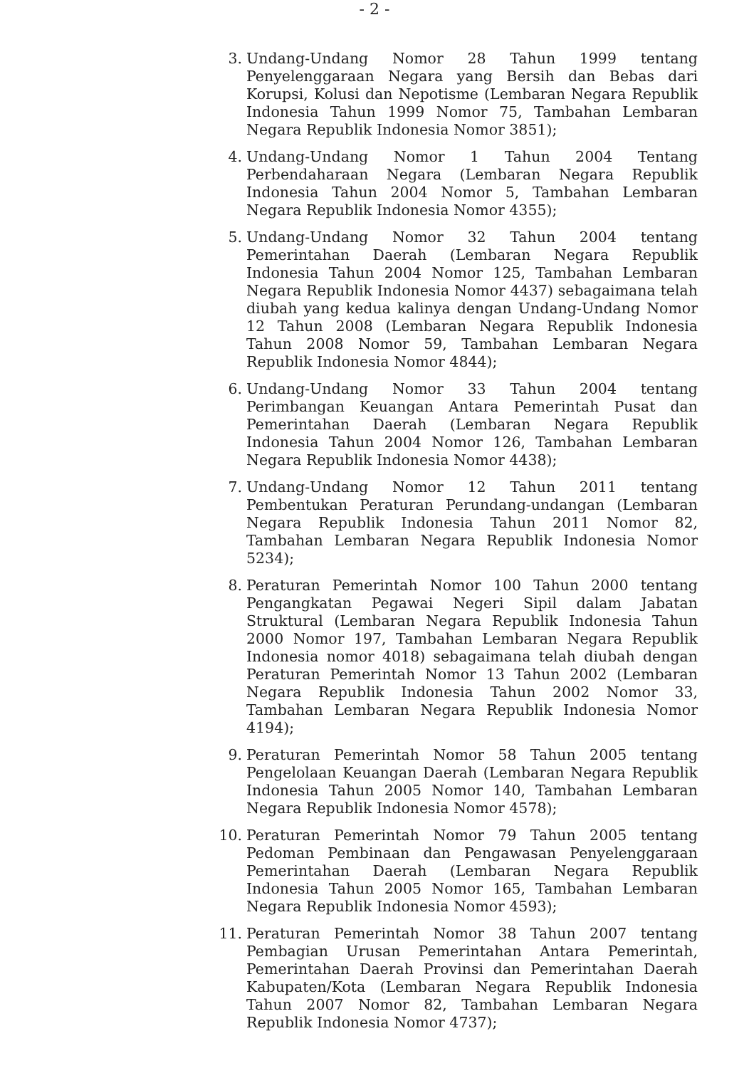- 2 -
3. Undang-Undang Nomor 28 Tahun 1999 tentang Penyelenggaraan Negara yang Bersih dan Bebas dari Korupsi, Kolusi dan Nepotisme (Lembaran Negara Republik Indonesia Tahun 1999 Nomor 75, Tambahan Lembaran Negara Republik Indonesia Nomor 3851);
4. Undang-Undang Nomor 1 Tahun 2004 Tentang Perbendaharaan Negara (Lembaran Negara Republik Indonesia Tahun 2004 Nomor 5, Tambahan Lembaran Negara Republik Indonesia Nomor 4355);
5. Undang-Undang Nomor 32 Tahun 2004 tentang Pemerintahan Daerah (Lembaran Negara Republik Indonesia Tahun 2004 Nomor 125, Tambahan Lembaran Negara Republik Indonesia Nomor 4437) sebagaimana telah diubah yang kedua kalinya dengan Undang-Undang Nomor 12 Tahun 2008 (Lembaran Negara Republik Indonesia Tahun 2008 Nomor 59, Tambahan Lembaran Negara Republik Indonesia Nomor 4844);
6. Undang-Undang Nomor 33 Tahun 2004 tentang Perimbangan Keuangan Antara Pemerintah Pusat dan Pemerintahan Daerah (Lembaran Negara Republik Indonesia Tahun 2004 Nomor 126, Tambahan Lembaran Negara Republik Indonesia Nomor 4438);
7. Undang-Undang Nomor 12 Tahun 2011 tentang Pembentukan Peraturan Perundang-undangan (Lembaran Negara Republik Indonesia Tahun 2011 Nomor 82, Tambahan Lembaran Negara Republik Indonesia Nomor 5234);
8. Peraturan Pemerintah Nomor 100 Tahun 2000 tentang Pengangkatan Pegawai Negeri Sipil dalam Jabatan Struktural (Lembaran Negara Republik Indonesia Tahun 2000 Nomor 197, Tambahan Lembaran Negara Republik Indonesia nomor 4018) sebagaimana telah diubah dengan Peraturan Pemerintah Nomor 13 Tahun 2002 (Lembaran Negara Republik Indonesia Tahun 2002 Nomor 33, Tambahan Lembaran Negara Republik Indonesia Nomor 4194);
9. Peraturan Pemerintah Nomor 58 Tahun 2005 tentang Pengelolaan Keuangan Daerah (Lembaran Negara Republik Indonesia Tahun 2005 Nomor 140, Tambahan Lembaran Negara Republik Indonesia Nomor 4578);
10.
Peraturan Pemerintah Nomor 79 Tahun 2005 tentang Pedoman Pembinaan dan Pengawasan Penyelenggaraan Pemerintahan Daerah (Lembaran Negara Republik Indonesia Tahun 2005 Nomor 165, Tambahan Lembaran Negara Republik Indonesia Nomor 4593);
11.
Peraturan Pemerintah Nomor 38 Tahun 2007 tentang Pembagian Urusan Pemerintahan Antara Pemerintah, Pemerintahan Daerah Provinsi dan Pemerintahan Daerah Kabupaten/Kota (Lembaran Negara Republik Indonesia Tahun 2007 Nomor 82, Tambahan Lembaran Negara Republik Indonesia Nomor 4737);